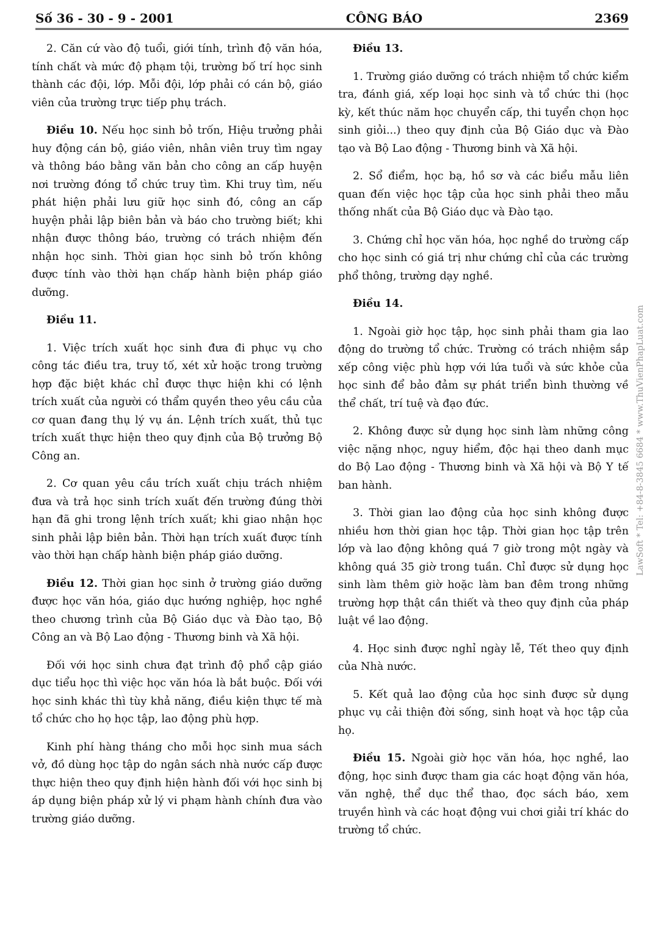Số 36 - 30 - 9 - 2001 CÔNG BÁO 2369
2. Căn cứ vào độ tuổi, giới tính, trình độ văn hóa, tính chất và mức độ phạm tội, trường bố trí học sinh thành các đội, lớp. Mỗi đội, lớp phải có cán bộ, giáo viên của trường trực tiếp phụ trách.
Điều 10. Nếu học sinh bỏ trốn, Hiệu trưởng phải huy động cán bộ, giáo viên, nhân viên truy tìm ngay và thông báo bằng văn bản cho công an cấp huyện nơi trường đóng tổ chức truy tìm. Khi truy tìm, nếu phát hiện phải lưu giữ học sinh đó, công an cấp huyện phải lập biên bản và báo cho trường biết; khi nhận được thông báo, trường có trách nhiệm đến nhận học sinh. Thời gian học sinh bỏ trốn không được tính vào thời hạn chấp hành biện pháp giáo dưỡng.
Điều 11.
1. Việc trích xuất học sinh đưa đi phục vụ cho công tác điều tra, truy tố, xét xử hoặc trong trường hợp đặc biệt khác chỉ được thực hiện khi có lệnh trích xuất của người có thẩm quyền theo yêu cầu của cơ quan đang thụ lý vụ án. Lệnh trích xuất, thủ tục trích xuất thực hiện theo quy định của Bộ trưởng Bộ Công an.
2. Cơ quan yêu cầu trích xuất chịu trách nhiệm đưa và trả học sinh trích xuất đến trường đúng thời hạn đã ghi trong lệnh trích xuất; khi giao nhận học sinh phải lập biên bản. Thời hạn trích xuất được tính vào thời hạn chấp hành biện pháp giáo dưỡng.
Điều 12. Thời gian học sinh ở trường giáo dưỡng được học văn hóa, giáo dục hướng nghiệp, học nghề theo chương trình của Bộ Giáo dục và Đào tạo, Bộ Công an và Bộ Lao động - Thương binh và Xã hội.
Đối với học sinh chưa đạt trình độ phổ cập giáo dục tiểu học thì việc học văn hóa là bắt buộc. Đối với học sinh khác thì tùy khả năng, điều kiện thực tế mà tổ chức cho họ học tập, lao động phù hợp.
Kinh phí hàng tháng cho mỗi học sinh mua sách vở, đồ dùng học tập do ngân sách nhà nước cấp được thực hiện theo quy định hiện hành đối với học sinh bị áp dụng biện pháp xử lý vi phạm hành chính đưa vào trường giáo dưỡng.
Điều 13.
1. Trường giáo dưỡng có trách nhiệm tổ chức kiểm tra, đánh giá, xếp loại học sinh và tổ chức thi (học kỳ, kết thúc năm học chuyển cấp, thi tuyển chọn học sinh giỏi...) theo quy định của Bộ Giáo dục và Đào tạo và Bộ Lao động - Thương binh và Xã hội.
2. Sổ điểm, học bạ, hồ sơ và các biểu mẫu liên quan đến việc học tập của học sinh phải theo mẫu thống nhất của Bộ Giáo dục và Đào tạo.
3. Chứng chỉ học văn hóa, học nghề do trường cấp cho học sinh có giá trị như chứng chỉ của các trường phổ thông, trường dạy nghề.
Điều 14.
1. Ngoài giờ học tập, học sinh phải tham gia lao động do trường tổ chức. Trường có trách nhiệm sắp xếp công việc phù hợp với lứa tuổi và sức khỏe của học sinh để bảo đảm sự phát triển bình thường về thể chất, trí tuệ và đạo đức.
2. Không được sử dụng học sinh làm những công việc nặng nhọc, nguy hiểm, độc hại theo danh mục do Bộ Lao động - Thương binh và Xã hội và Bộ Y tế ban hành.
3. Thời gian lao động của học sinh không được nhiều hơn thời gian học tập. Thời gian học tập trên lớp và lao động không quá 7 giờ trong một ngày và không quá 35 giờ trong tuần. Chỉ được sử dụng học sinh làm thêm giờ hoặc làm ban đêm trong những trường hợp thật cần thiết và theo quy định của pháp luật về lao động.
4. Học sinh được nghỉ ngày lễ, Tết theo quy định của Nhà nước.
5. Kết quả lao động của học sinh được sử dụng phục vụ cải thiện đời sống, sinh hoạt và học tập của họ.
Điều 15. Ngoài giờ học văn hóa, học nghề, lao động, học sinh được tham gia các hoạt động văn hóa, văn nghệ, thể dục thể thao, đọc sách báo, xem truyền hình và các hoạt động vui chơi giải trí khác do trường tổ chức.
LawSoft * Tel: +84-8-3845 6684 * www.ThuVienPhapLuat.com